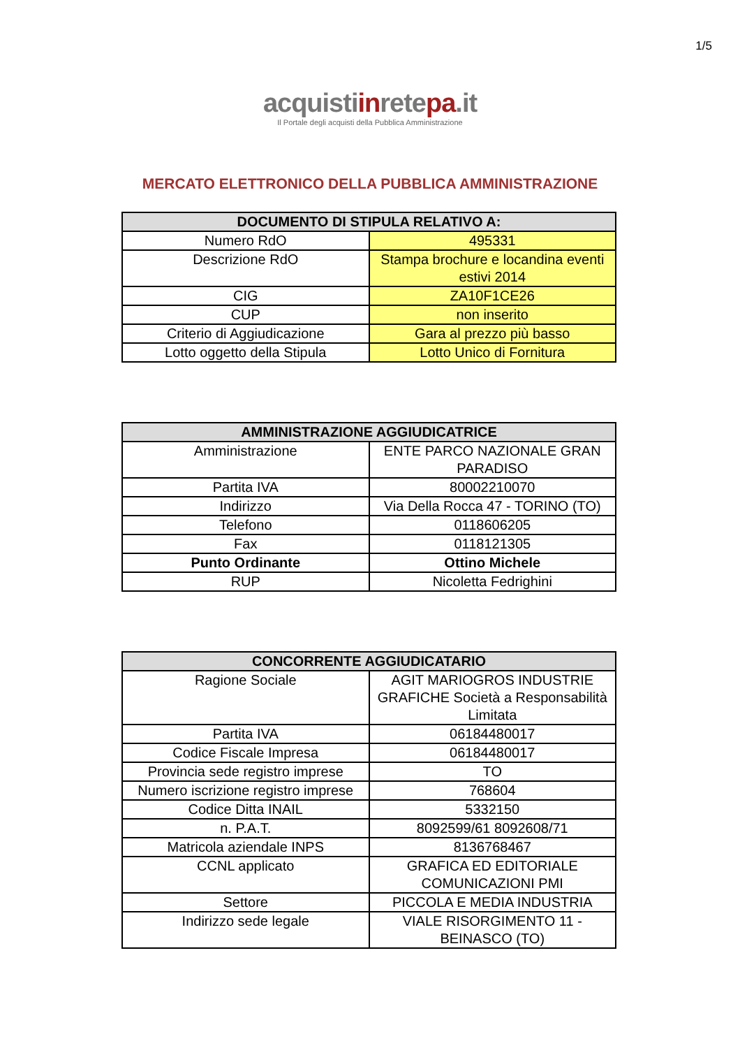1/5
acquistiinretepa.it
Il Portale degli acquisti della Pubblica Amministrazione
MERCATO ELETTRONICO DELLA PUBBLICA AMMINISTRAZIONE
| DOCUMENTO DI STIPULA RELATIVO A: | |
| --- | --- |
| Numero RdO | 495331 |
| Descrizione RdO | Stampa brochure e locandina eventi estivi 2014 |
| CIG | ZA10F1CE26 |
| CUP | non inserito |
| Criterio di Aggiudicazione | Gara al prezzo più basso |
| Lotto oggetto della Stipula | Lotto Unico di Fornitura |
| AMMINISTRAZIONE AGGIUDICATRICE | |
| --- | --- |
| Amministrazione | ENTE PARCO NAZIONALE GRAN PARADISO |
| Partita IVA | 80002210070 |
| Indirizzo | Via Della Rocca 47 - TORINO (TO) |
| Telefono | 0118606205 |
| Fax | 0118121305 |
| Punto Ordinante | Ottino Michele |
| RUP | Nicoletta Fedrighini |
| CONCORRENTE AGGIUDICATARIO | |
| --- | --- |
| Ragione Sociale | AGIT MARIOGROS INDUSTRIE GRAFICHE Società a Responsabilità Limitata |
| Partita IVA | 06184480017 |
| Codice Fiscale Impresa | 06184480017 |
| Provincia sede registro imprese | TO |
| Numero iscrizione registro imprese | 768604 |
| Codice Ditta INAIL | 5332150 |
| n. P.A.T. | 8092599/61 8092608/71 |
| Matricola aziendale INPS | 8136768467 |
| CCNL applicato | GRAFICA ED EDITORIALE COMUNICAZIONI PMI |
| Settore | PICCOLA E MEDIA INDUSTRIA |
| Indirizzo sede legale | VIALE RISORGIMENTO 11 - BEINASCO (TO) |